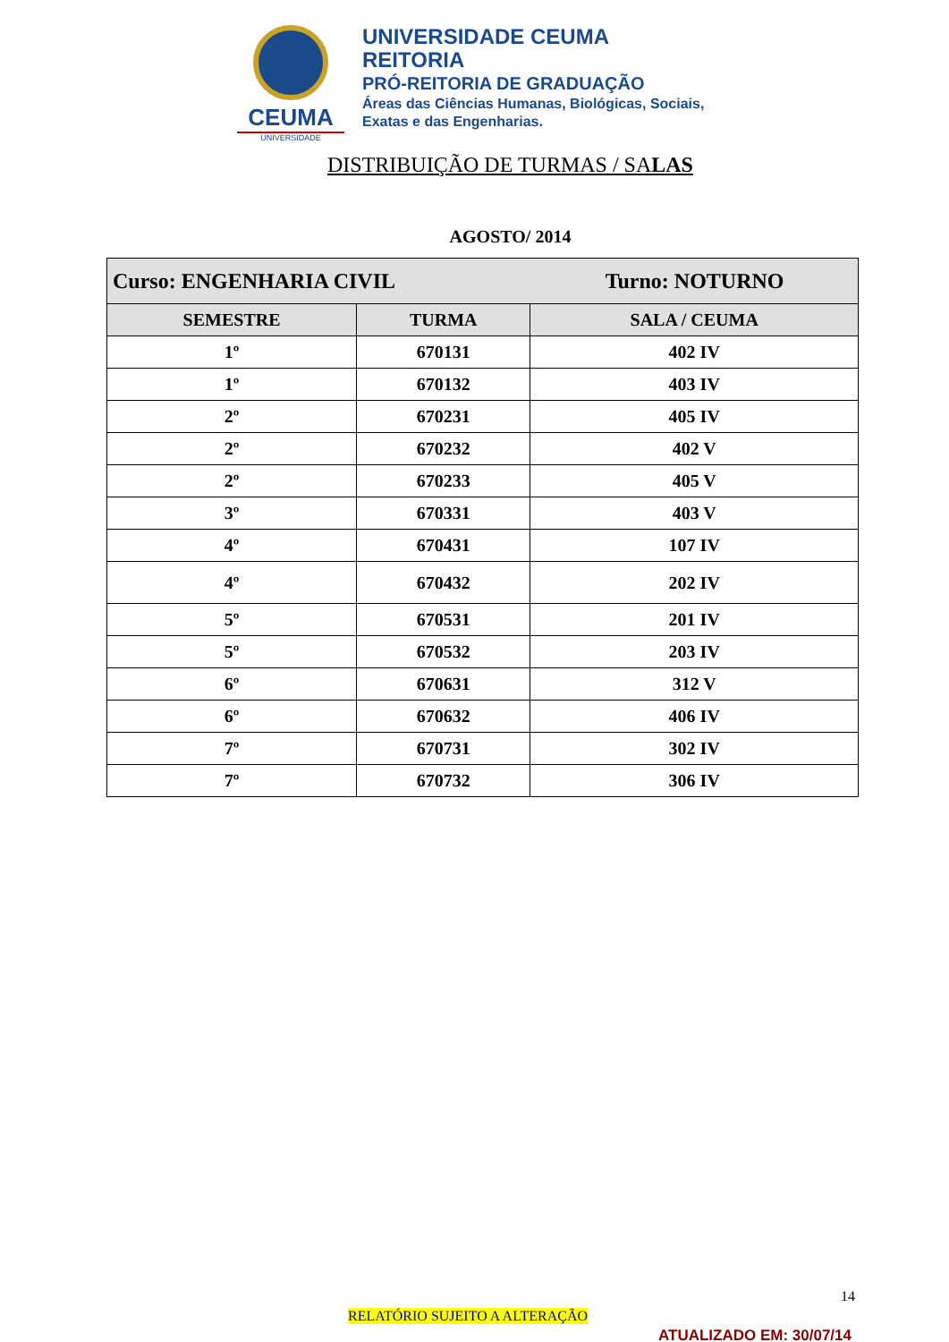CEUMA
UNIVERSIDADE
UNIVERSIDADE CEUMA
REITORIA
PRÓ-REITORIA DE GRADUAÇÃO
Áreas das Ciências Humanas, Biológicas, Sociais,
Exatas e das Engenharias.
DISTRIBUIÇÃO DE TURMAS / SALAS
AGOSTO/ 2014
| Curso: ENGENHARIA CIVIL Turno: NOTURNO | | |
| SEMESTRE | TURMA | SALA / CEUMA |
| 1º | 670131 | 402 IV |
| 1º | 670132 | 403 IV |
| 2º | 670231 | 405 IV |
| 2º | 670232 | 402 V |
| 2º | 670233 | 405 V |
| 3º | 670331 | 403 V |
| 4º | 670431 | 107 IV |
| 4º | 670432 | 202 IV |
| 5º | 670531 | 201 IV |
| 5º | 670532 | 203 IV |
| 6º | 670631 | 312 V |
| 6º | 670632 | 406 IV |
| 7º | 670731 | 302 IV |
| 7º | 670732 | 306 IV |
14
RELATÓRIO SUJEITO A ALTERAÇÃO
ATUALIZADO EM: 30/07/14